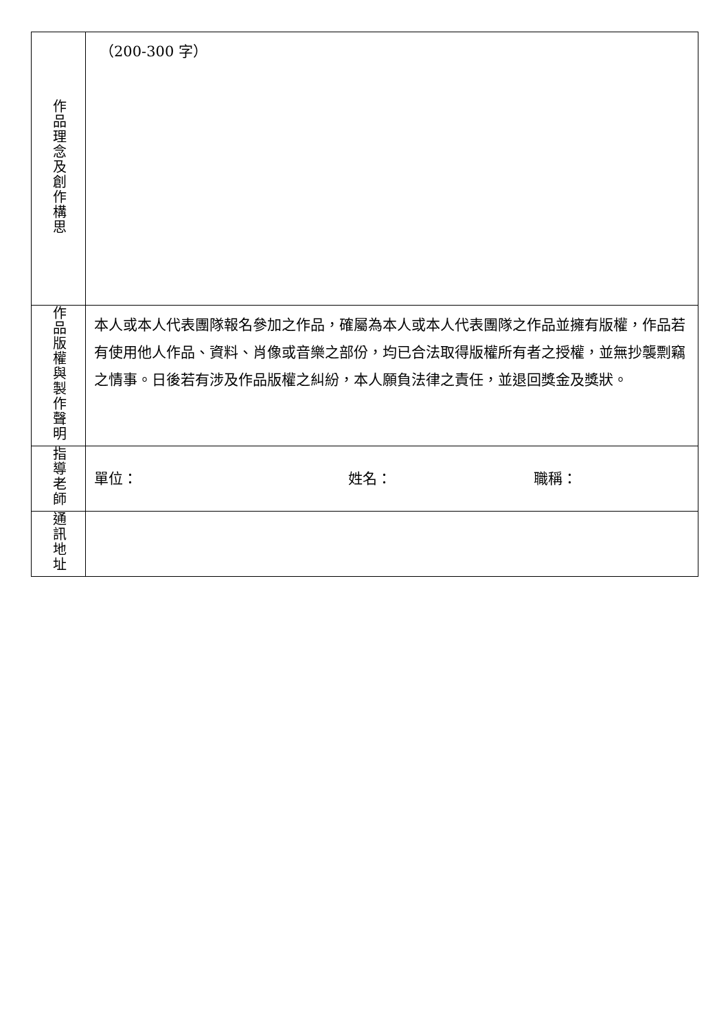| 作品理念及創作構思 | （200-300 字） |
| 作品版權與製作聲明 | 本人或本人代表團隊報名參加之作品，確屬為本人或本人代表團隊之作品並擁有版權，作品若有使用他人作品、資料、肖像或音樂之部份，均已合法取得版權所有者之授權，並無抄襲剽竊之情事。日後若有涉及作品版權之糾紛，本人願負法律之責任，並退回獎金及獎狀。 |
| 指導老師 | 單位： 姓名： 職稱： |
| 通訊地址 | |